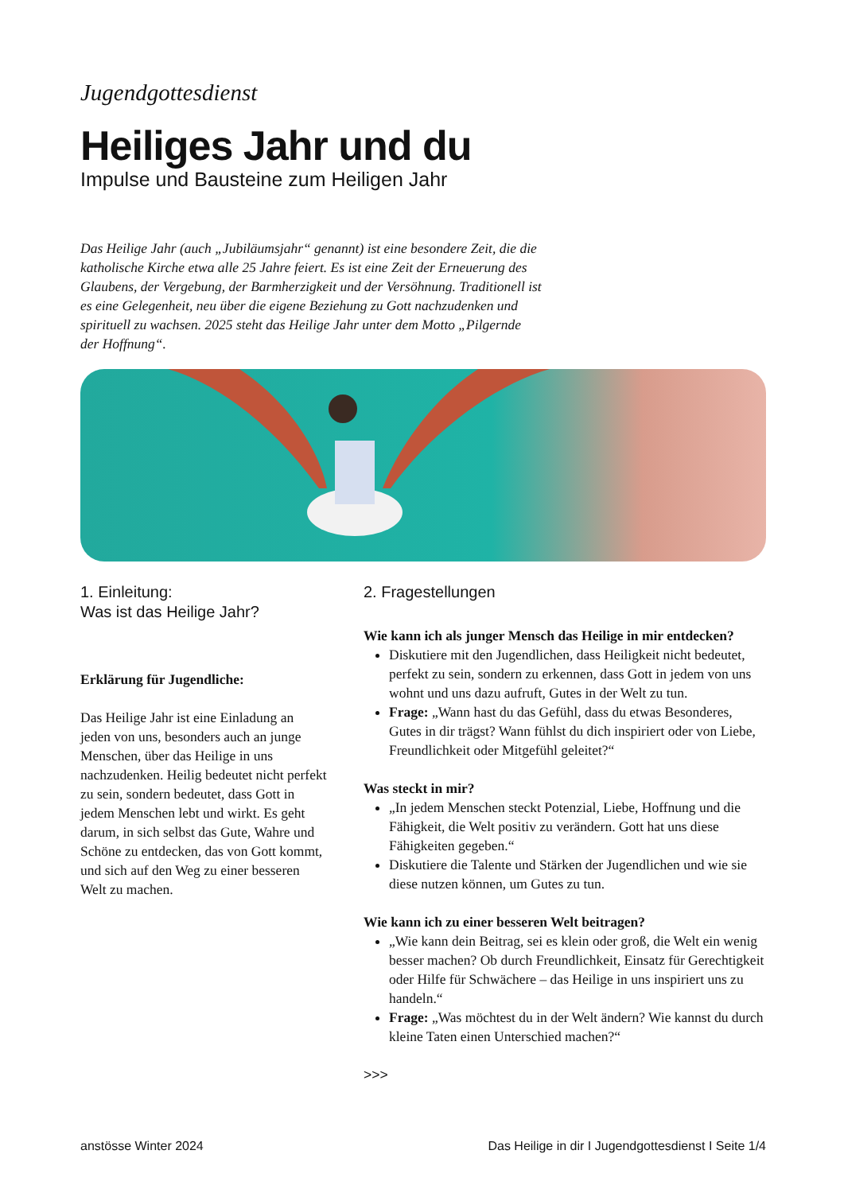Jugendgottesdienst
Heiliges Jahr und du
Impulse und Bausteine zum Heiligen Jahr
Das Heilige Jahr (auch „Jubiläumsjahr“ genannt) ist eine besondere Zeit, die die katholische Kirche etwa alle 25 Jahre feiert. Es ist eine Zeit der Erneuerung des Glaubens, der Vergebung, der Barmherzigkeit und der Versöhnung. Traditionell ist es eine Gelegenheit, neu über die eigene Beziehung zu Gott nachzudenken und spirituell zu wachsen. 2025 steht das Heilige Jahr unter dem Motto „Pilgernde der Hoffnung“.
1. Einleitung:
Was ist das Heilige Jahr?
Erklärung für Jugendliche:
Das Heilige Jahr ist eine Einladung an jeden von uns, besonders auch an junge Menschen, über das Heilige in uns nachzudenken. Heilig bedeutet nicht perfekt zu sein, sondern bedeutet, dass Gott in jedem Menschen lebt und wirkt. Es geht darum, in sich selbst das Gute, Wahre und Schöne zu entdecken, das von Gott kommt, und sich auf den Weg zu einer besseren Welt zu machen.
2. Fragestellungen
Wie kann ich als junger Mensch das Heilige in mir entdecken?
Diskutiere mit den Jugendlichen, dass Heiligkeit nicht bedeutet, perfekt zu sein, sondern zu erkennen, dass Gott in jedem von uns wohnt und uns dazu aufruft, Gutes in der Welt zu tun.
Frage: „Wann hast du das Gefühl, dass du etwas Besonderes, Gutes in dir trägst? Wann fühlst du dich inspiriert oder von Liebe, Freundlichkeit oder Mitgefühl geleitet?“
Was steckt in mir?
„In jedem Menschen steckt Potenzial, Liebe, Hoffnung und die Fähigkeit, die Welt positiv zu verändern. Gott hat uns diese Fähigkeiten gegeben.“
Diskutiere die Talente und Stärken der Jugendlichen und wie sie diese nutzen können, um Gutes zu tun.
Wie kann ich zu einer besseren Welt beitragen?
„Wie kann dein Beitrag, sei es klein oder groß, die Welt ein wenig besser machen? Ob durch Freundlichkeit, Einsatz für Gerechtigkeit oder Hilfe für Schwächere – das Heilige in uns inspiriert uns zu handeln.“
Frage: „Was möchtest du in der Welt ändern? Wie kannst du durch kleine Taten einen Unterschied machen?“
>>>
anstösse Winter 2024 Das Heilige in dir I Jugendgottesdienst I Seite 1/4